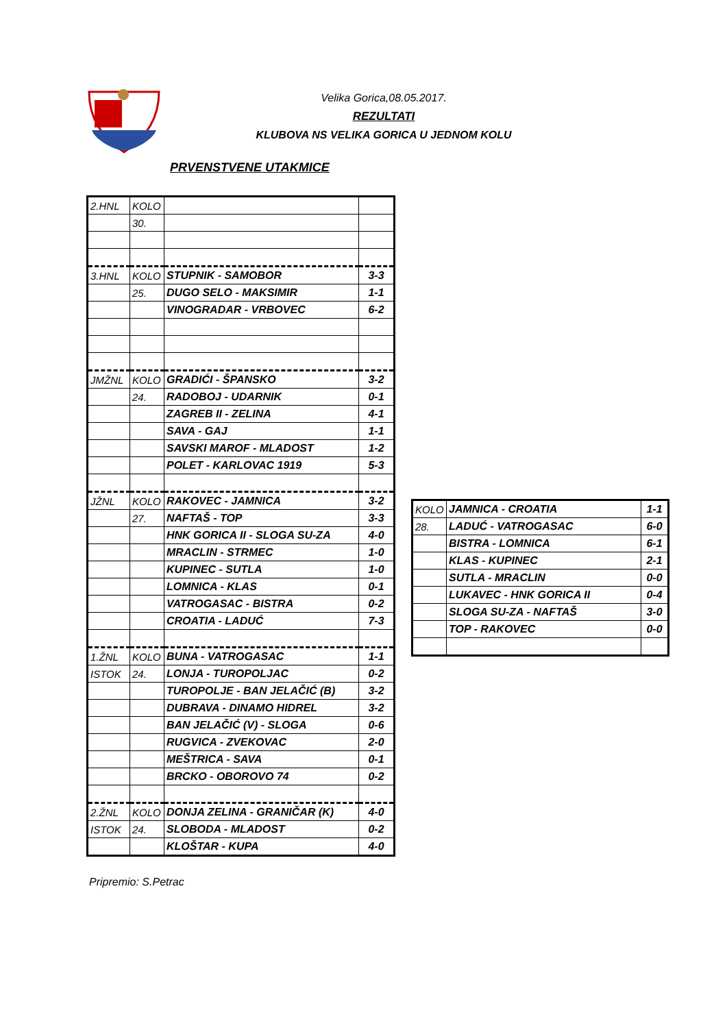Velika Gorica,08.05.2017.
REZULTATI
KLUBOVA NS VELIKA GORICA U JEDNOM KOLU
PRVENSTVENE UTAKMICE
| 2.HNL | KOLO | | |
| | 30. | | |
| 3.HNL | KOLO | STUPNIK - SAMOBOR | 3-3 |
| | 25. | DUGO SELO - MAKSIMIR | 1-1 |
| | | VINOGRADAR - VRBOVEC | 6-2 |
| JMŽNL | KOLO | GRADIĆI - ŠPANSKO | 3-2 |
| | 24. | RADOBOJ - UDARNIK | 0-1 |
| | | ZAGREB II - ZELINA | 4-1 |
| | | SAVA - GAJ | 1-1 |
| | | SAVSKI MAROF - MLADOST | 1-2 |
| | | POLET - KARLOVAC 1919 | 5-3 |
| JŽNL | KOLO | RAKOVEC - JAMNICA | 3-2 |
| | 27. | NAFTAŠ - TOP | 3-3 |
| | | HNK GORICA II - SLOGA SU-ZA | 4-0 |
| | | MRACLIN - STRMEC | 1-0 |
| | | KUPINEC - SUTLA | 1-0 |
| | | LOMNICA - KLAS | 0-1 |
| | | VATROGASAC - BISTRA | 0-2 |
| | | CROATIA - LADUĆ | 7-3 |
| 1.ŽNL | KOLO | BUNA - VATROGASAC | 1-1 |
| ISTOK | 24. | LONJA - TUROPOLJAC | 0-2 |
| | | TUROPOLJE - BAN JELAČIĆ (B) | 3-2 |
| | | DUBRAVA - DINAMO HIDREL | 3-2 |
| | | BAN JELAČIĆ (V) - SLOGA | 0-6 |
| | | RUGVICA - ZVEKOVAC | 2-0 |
| | | MEŠTRICA - SAVA | 0-1 |
| | | BRCKO - OBOROVO 74 | 0-2 |
| 2.ŽNL | KOLO | DONJA ZELINA - GRANIČAR (K) | 4-0 |
| ISTOK | 24. | SLOBODA - MLADOST | 0-2 |
| | | KLOŠTAR - KUPA | 4-0 |
| KOLO | JAMNICA - CROATIA | 1-1 |
| 28. | LADUĆ - VATROGASAC | 6-0 |
| | BISTRA - LOMNICA | 6-1 |
| | KLAS - KUPINEC | 2-1 |
| | SUTLA - MRACLIN | 0-0 |
| | LUKAVEC - HNK GORICA II | 0-4 |
| | SLOGA SU-ZA - NAFTAŠ | 3-0 |
| | TOP - RAKOVEC | 0-0 |
Pripremio: S.Petrac